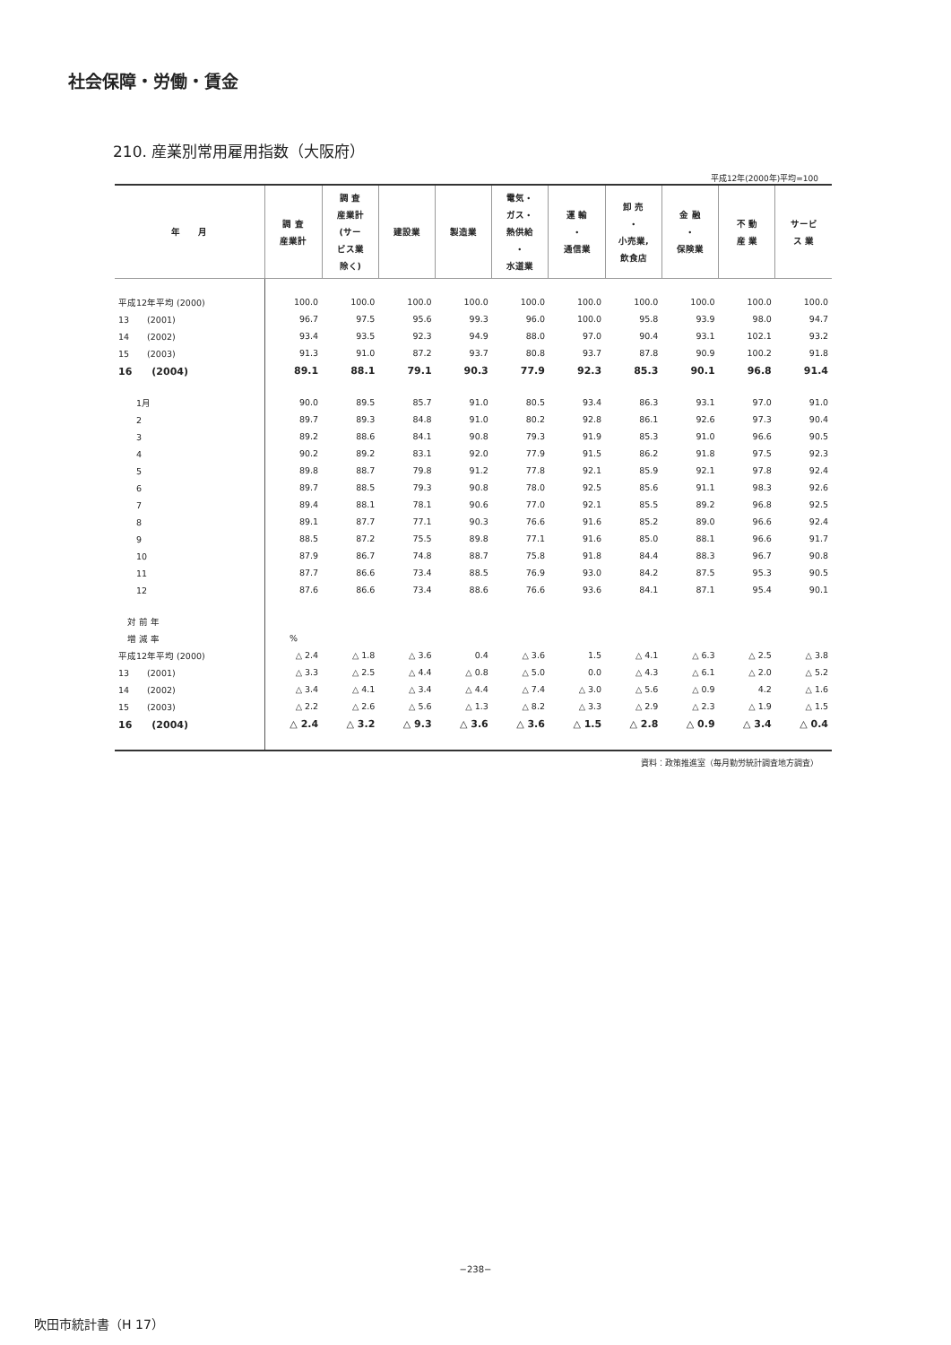社会保障・労働・賃金
210. 産業別常用雇用指数（大阪府）
平成12年(2000年)平均=100
| 年 月 | 調 査 産業計 | 調 査 産業計 (サー ビス業 除く) | 建設業 | 製造業 | 電気・ ガス・ 熱供給 ・ 水道業 | 運 輸 ・ 通信業 | 卸 売 ・ 小売業, 飲食店 | 金 融 ・ 保険業 | 不 動 産 業 | サービ ス 業 |
| --- | --- | --- | --- | --- | --- | --- | --- | --- | --- | --- |
| 平成12年平均 (2000) | 100.0 | 100.0 | 100.0 | 100.0 | 100.0 | 100.0 | 100.0 | 100.0 | 100.0 | 100.0 |
| 13 (2001) | 96.7 | 97.5 | 95.6 | 99.3 | 96.0 | 100.0 | 95.8 | 93.9 | 98.0 | 94.7 |
| 14 (2002) | 93.4 | 93.5 | 92.3 | 94.9 | 88.0 | 97.0 | 90.4 | 93.1 | 102.1 | 93.2 |
| 15 (2003) | 91.3 | 91.0 | 87.2 | 93.7 | 80.8 | 93.7 | 87.8 | 90.9 | 100.2 | 91.8 |
| 16 (2004) | 89.1 | 88.1 | 79.1 | 90.3 | 77.9 | 92.3 | 85.3 | 90.1 | 96.8 | 91.4 |
| 1月 | 90.0 | 89.5 | 85.7 | 91.0 | 80.5 | 93.4 | 86.3 | 93.1 | 97.0 | 91.0 |
| 2 | 89.7 | 89.3 | 84.8 | 91.0 | 80.2 | 92.8 | 86.1 | 92.6 | 97.3 | 90.4 |
| 3 | 89.2 | 88.6 | 84.1 | 90.8 | 79.3 | 91.9 | 85.3 | 91.0 | 96.6 | 90.5 |
| 4 | 90.2 | 89.2 | 83.1 | 92.0 | 77.9 | 91.5 | 86.2 | 91.8 | 97.5 | 92.3 |
| 5 | 89.8 | 88.7 | 79.8 | 91.2 | 77.8 | 92.1 | 85.9 | 92.1 | 97.8 | 92.4 |
| 6 | 89.7 | 88.5 | 79.3 | 90.8 | 78.0 | 92.5 | 85.6 | 91.1 | 98.3 | 92.6 |
| 7 | 89.4 | 88.1 | 78.1 | 90.6 | 77.0 | 92.1 | 85.5 | 89.2 | 96.8 | 92.5 |
| 8 | 89.1 | 87.7 | 77.1 | 90.3 | 76.6 | 91.6 | 85.2 | 89.0 | 96.6 | 92.4 |
| 9 | 88.5 | 87.2 | 75.5 | 89.8 | 77.1 | 91.6 | 85.0 | 88.1 | 96.6 | 91.7 |
| 10 | 87.9 | 86.7 | 74.8 | 88.7 | 75.8 | 91.8 | 84.4 | 88.3 | 96.7 | 90.8 |
| 11 | 87.7 | 86.6 | 73.4 | 88.5 | 76.9 | 93.0 | 84.2 | 87.5 | 95.3 | 90.5 |
| 12 | 87.6 | 86.6 | 73.4 | 88.6 | 76.6 | 93.6 | 84.1 | 87.1 | 95.4 | 90.1 |
| 対 前 年 | | | | | | | | | | |
| 増 減 率 | % | | | | | | | | | |
| 平成12年平均 (2000) | △ 2.4 | △ 1.8 | △ 3.6 | 0.4 | △ 3.6 | 1.5 | △ 4.1 | △ 6.3 | △ 2.5 | △ 3.8 |
| 13 (2001) | △ 3.3 | △ 2.5 | △ 4.4 | △ 0.8 | △ 5.0 | 0.0 | △ 4.3 | △ 6.1 | △ 2.0 | △ 5.2 |
| 14 (2002) | △ 3.4 | △ 4.1 | △ 3.4 | △ 4.4 | △ 7.4 | △ 3.0 | △ 5.6 | △ 0.9 | 4.2 | △ 1.6 |
| 15 (2003) | △ 2.2 | △ 2.6 | △ 5.6 | △ 1.3 | △ 8.2 | △ 3.3 | △ 2.9 | △ 2.3 | △ 1.9 | △ 1.5 |
| 16 (2004) | △ 2.4 | △ 3.2 | △ 9.3 | △ 3.6 | △ 3.6 | △ 1.5 | △ 2.8 | △ 0.9 | △ 3.4 | △ 0.4 |
資料：政策推進室（毎月勤労統計調査地方調査）
−238−
吹田市統計書（H 17）